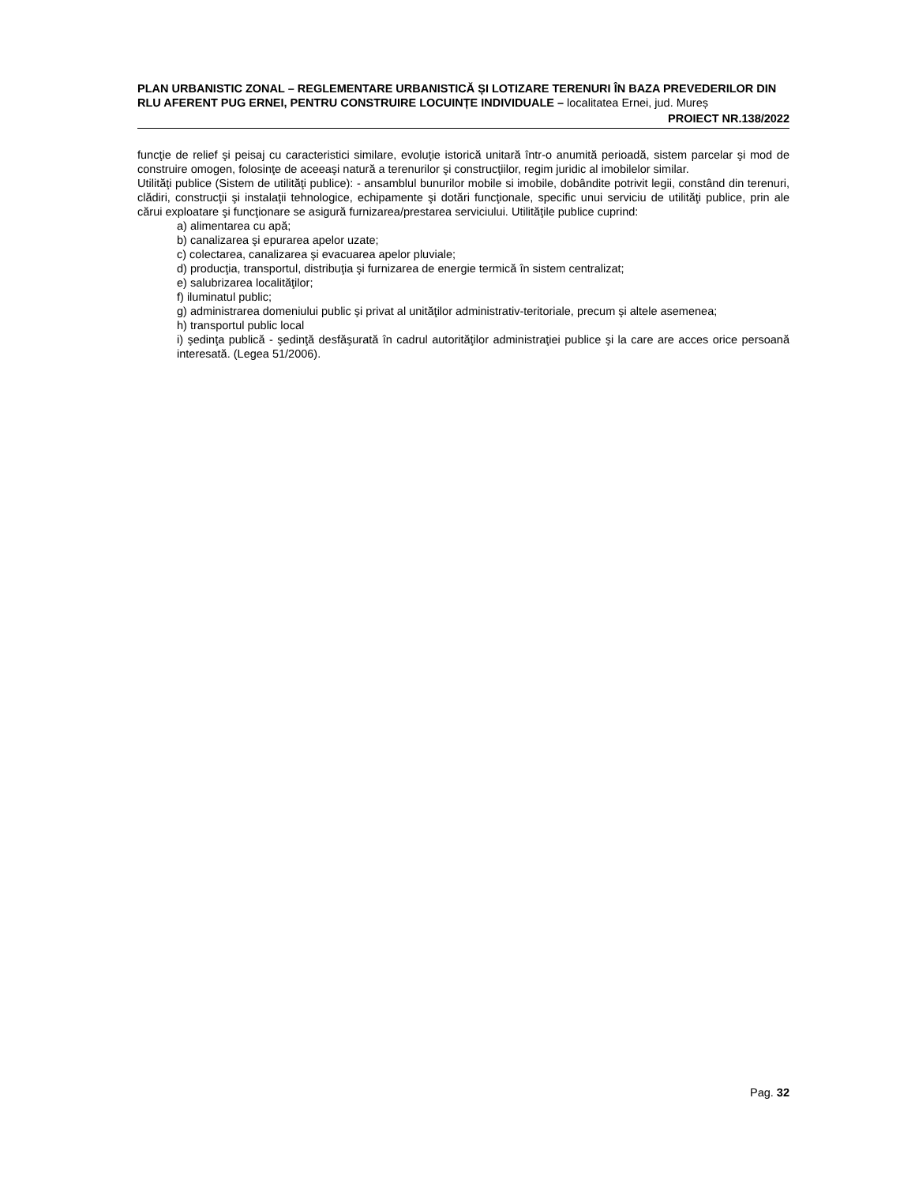PLAN URBANISTIC ZONAL – REGLEMENTARE URBANISTICĂ ȘI LOTIZARE TERENURI ÎN BAZA PREVEDERILOR DIN RLU AFERENT PUG ERNEI, PENTRU CONSTRUIRE LOCUINȚE INDIVIDUALE – localitatea Ernei, jud. Mureș
PROIECT NR.138/2022
funcţie de relief şi peisaj cu caracteristici similare, evoluţie istorică unitară într-o anumită perioadă, sistem parcelar şi mod de construire omogen, folosinţe de aceeaşi natură a terenurilor şi construcţiilor, regim juridic al imobilelor similar.
Utilităţi publice (Sistem de utilităţi publice): - ansamblul bunurilor mobile si imobile, dobândite potrivit legii, constând din terenuri, clădiri, construcţii şi instalaţii tehnologice, echipamente şi dotări funcţionale, specific unui serviciu de utilităţi publice, prin ale cărui exploatare şi funcţionare se asigură furnizarea/prestarea serviciului. Utilităţile publice cuprind:
a) alimentarea cu apă;
b) canalizarea şi epurarea apelor uzate;
c) colectarea, canalizarea şi evacuarea apelor pluviale;
d) producţia, transportul, distribuţia şi furnizarea de energie termică în sistem centralizat;
e) salubrizarea localităţilor;
f) iluminatul public;
g) administrarea domeniului public şi privat al unităţilor administrativ-teritoriale, precum şi altele asemenea;
h) transportul public local
i) şedinţa publică - şedinţă desfăşurată în cadrul autorităţilor administraţiei publice şi la care are acces orice persoană interesată. (Legea 51/2006).
Pag. 32